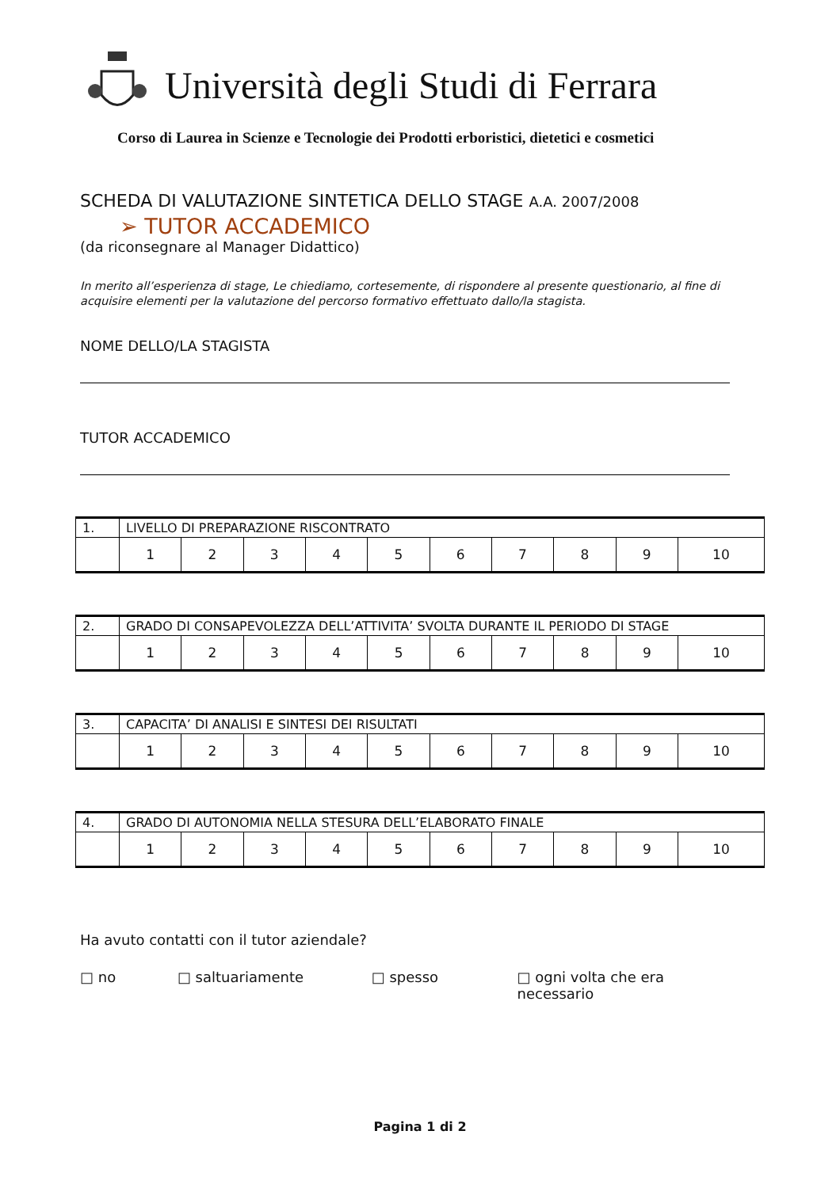Università degli Studi di Ferrara
Corso di Laurea in Scienze e Tecnologie dei Prodotti erboristici, dietetici e cosmetici
SCHEDA DI VALUTAZIONE SINTETICA DELLO STAGE A.A. 2007/2008
➢ TUTOR ACCADEMICO
(da riconsegnare al Manager Didattico)
In merito all’esperienza di stage, Le chiediamo, cortesemente, di rispondere al presente questionario, al fine di acquisire elementi per la valutazione del percorso formativo effettuato dallo/la stagista.
NOME DELLO/LA STAGISTA
TUTOR ACCADEMICO
| 1. | LIVELLO DI PREPARAZIONE RISCONTRATO | | | | | | | | | |
| | 1 | 2 | 3 | 4 | 5 | 6 | 7 | 8 | 9 | 10 |
| 2. | GRADO DI CONSAPEVOLEZZA DELL’ATTIVITA’ SVOLTA DURANTE IL PERIODO DI STAGE | | | | | | | | | |
| | 1 | 2 | 3 | 4 | 5 | 6 | 7 | 8 | 9 | 10 |
| 3. | CAPACITA’ DI ANALISI E SINTESI DEI RISULTATI | | | | | | | | | |
| | 1 | 2 | 3 | 4 | 5 | 6 | 7 | 8 | 9 | 10 |
| 4. | GRADO DI AUTONOMIA NELLA STESURA DELL’ELABORATO FINALE | | | | | | | | | |
| | 1 | 2 | 3 | 4 | 5 | 6 | 7 | 8 | 9 | 10 |
Ha avuto contatti con il tutor aziendale?
□ no □ saltuariamente □ spesso □ ogni volta che era necessario
Pagina 1 di 2